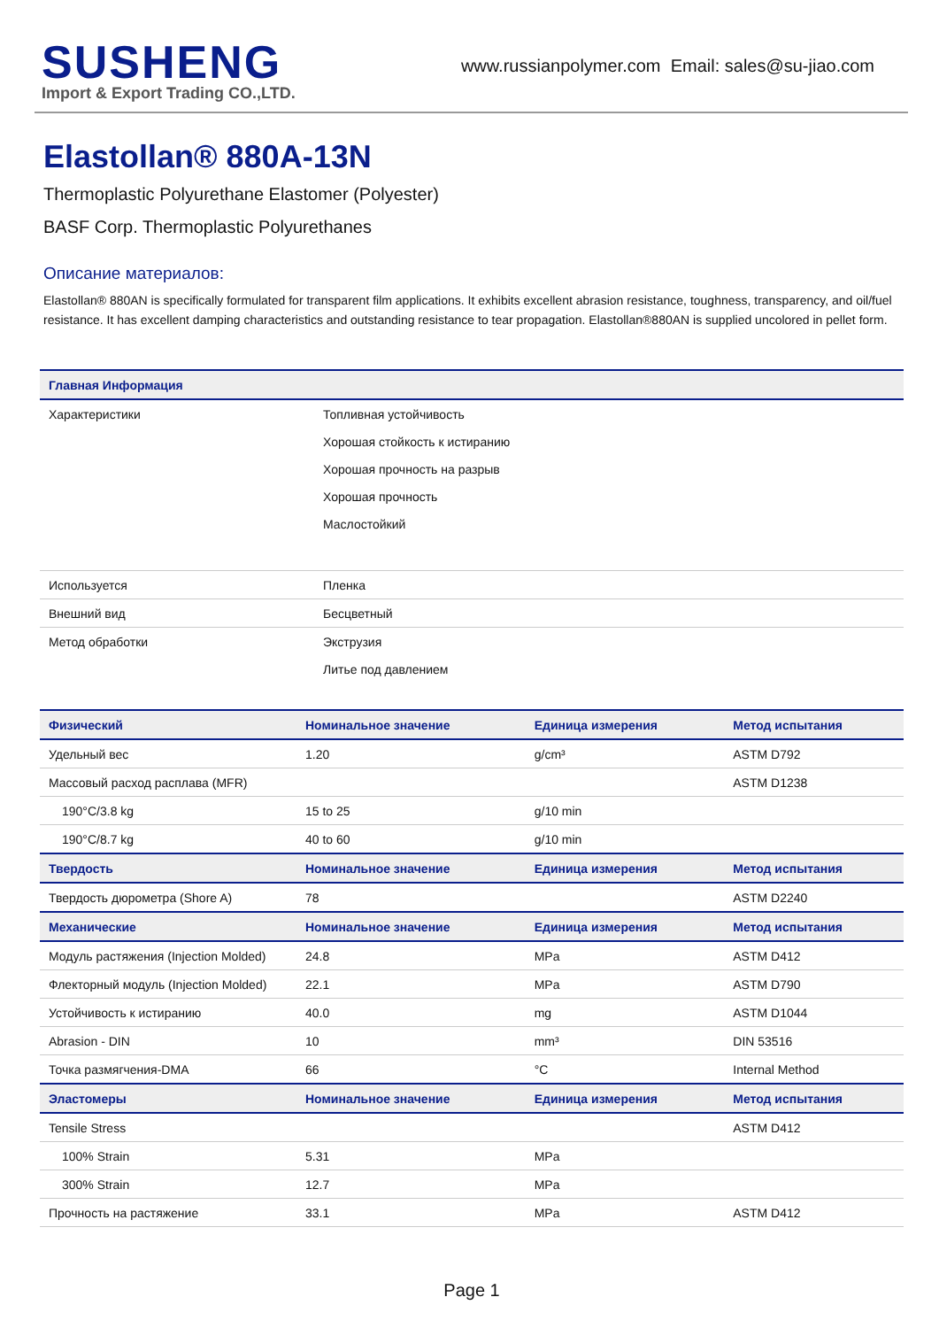SUSHENG
Import & Export Trading CO.,LTD.
www.russianpolymer.com Email: sales@su-jiao.com
Elastollan® 880A-13N
Thermoplastic Polyurethane Elastomer (Polyester)
BASF Corp. Thermoplastic Polyurethanes
Описание материалов:
Elastollan® 880AN is specifically formulated for transparent film applications. It exhibits excellent abrasion resistance, toughness, transparency, and oil/fuel resistance. It has excellent damping characteristics and outstanding resistance to tear propagation. Elastollan®880AN is supplied uncolored in pellet form.
| Главная Информация | |
| --- | --- |
| Характеристики | Топливная устойчивость |
| | Хорошая стойкость к истиранию |
| | Хорошая прочность на разрыв |
| | Хорошая прочность |
| | Маслостойкий |
| Используется | Пленка |
| Внешний вид | Бесцветный |
| Метод обработки | Экструзия |
| | Литье под давлением |
| Физический | Номинальное значение | Единица измерения | Метод испытания |
| --- | --- | --- | --- |
| Удельный вес | 1.20 | g/cm³ | ASTM D792 |
| Массовый расход расплава (MFR) | | | ASTM D1238 |
| 190°C/3.8 kg | 15 to 25 | g/10 min | |
| 190°C/8.7 kg | 40 to 60 | g/10 min | |
| Твердость | Номинальное значение | Единица измерения | Метод испытания |
| Твердость дюрометра (Shore A) | 78 | | ASTM D2240 |
| Механические | Номинальное значение | Единица измерения | Метод испытания |
| Модуль растяжения (Injection Molded) | 24.8 | MPa | ASTM D412 |
| Флекторный модуль (Injection Molded) | 22.1 | MPa | ASTM D790 |
| Устойчивость к истиранию | 40.0 | mg | ASTM D1044 |
| Abrasion - DIN | 10 | mm³ | DIN 53516 |
| Точка размягчения-DMA | 66 | °C | Internal Method |
| Эластомеры | Номинальное значение | Единица измерения | Метод испытания |
| Tensile Stress | | | ASTM D412 |
| 100% Strain | 5.31 | MPa | |
| 300% Strain | 12.7 | MPa | |
| Прочность на растяжение | 33.1 | MPa | ASTM D412 |
Page 1